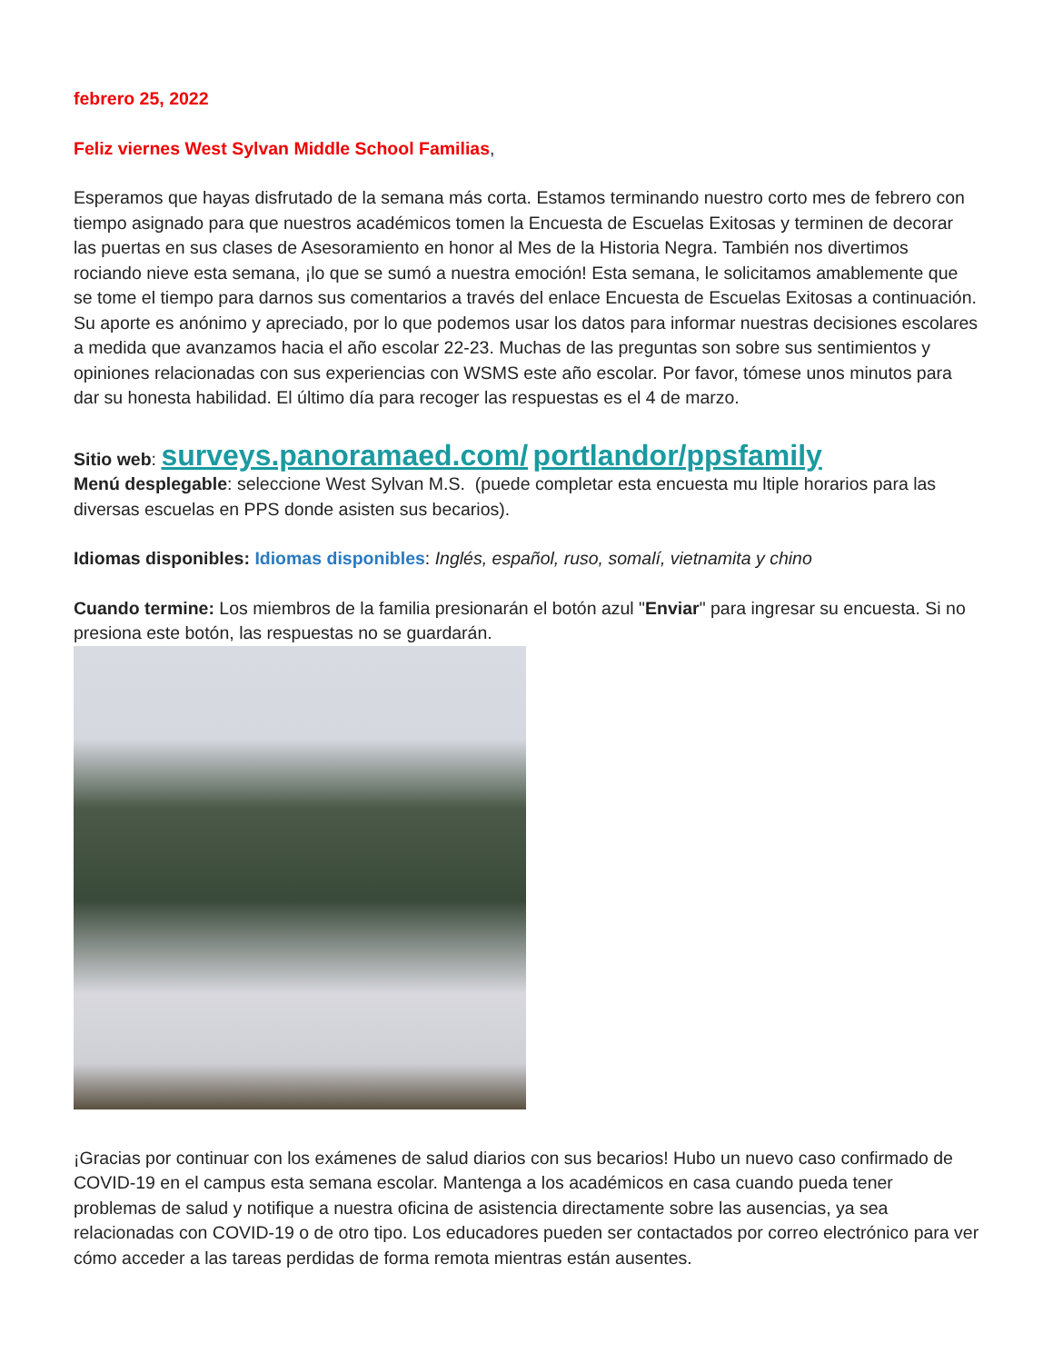febrero 25, 2022
Feliz viernes West Sylvan Middle School Familias,
Esperamos que hayas disfrutado de la semana más corta. Estamos terminando nuestro corto mes de febrero con tiempo asignado para que nuestros académicos tomen la Encuesta de Escuelas Exitosas y terminen de decorar las puertas en sus clases de Asesoramiento en honor al Mes de la Historia Negra. También nos divertimos rociando nieve esta semana, ¡lo que se sumó a nuestra emoción! Esta semana, le solicitamos amablemente que se tome el tiempo para darnos sus comentarios a través del enlace Encuesta de Escuelas Exitosas a continuación. Su aporte es anónimo y apreciado, por lo que podemos usar los datos para informar nuestras decisiones escolares a medida que avanzamos hacia el año escolar 22-23. Muchas de las preguntas son sobre sus sentimientos y opiniones relacionadas con sus experiencias con WSMS este año escolar. Por favor, tómese unos minutos para dar su honesta habilidad. El último día para recoger las respuestas es el 4 de marzo.
Sitio web: surveys.panoramaed.com/ portlandor/ppsfamily
Menú desplegable: seleccione West Sylvan M.S. (puede completar esta encuesta mu ltiple horarios para las diversas escuelas en PPS donde asisten sus becarios).
Idiomas disponibles: Idiomas disponibles: Inglés, español, ruso, somalí, vietnamita y chino
Cuando termine: Los miembros de la familia presionarán el botón azul "Enviar" para ingresar su encuesta. Si no presiona este botón, las respuestas no se guardarán.
¡Gracias por continuar con los exámenes de salud diarios con sus becarios! Hubo un nuevo caso confirmado de COVID-19 en el campus esta semana escolar. Mantenga a los académicos en casa cuando pueda tener problemas de salud y notifique a nuestra oficina de asistencia directamente sobre las ausencias, ya sea relacionadas con COVID-19 o de otro tipo. Los educadores pueden ser contactados por correo electrónico para ver cómo acceder a las tareas perdidas de forma remota mientras están ausentes.